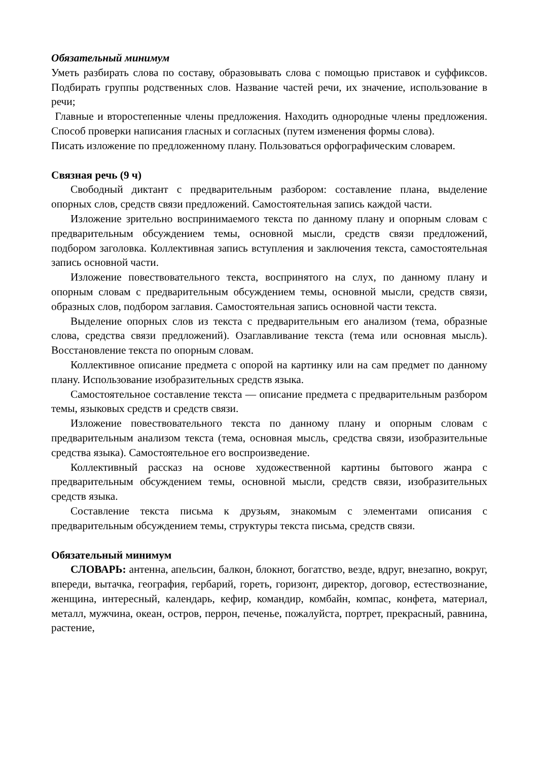Обязательный минимум
Уметь разбирать слова по составу, образовывать слова с помощью приставок и суффиксов. Подбирать группы родственных слов. Название частей речи, их значение, использование в речи;
Главные и второстепенные члены предложения. Находить однородные члены предложения. Способ проверки написания гласных и согласных (путем изменения формы слова).
Писать изложение по предложенному плану. Пользоваться орфографическим словарем.
Связная речь (9 ч)
Свободный диктант с предварительным разбором: составление плана, выделение опорных слов, средств связи предложений. Самостоятельная запись каждой части.
Изложение зрительно воспринимаемого текста по данному плану и опорным словам с предварительным обсуждением темы, основной мысли, средств связи предложений, подбором заголовка. Коллективная запись вступления и заключения текста, самостоятельная запись основной части.
Изложение повествовательного текста, воспринятого на слух, по данному плану и опорным словам с предварительным обсуждением темы, основной мысли, средств связи, образных слов, подбором заглавия. Самостоятельная запись основной части текста.
Выделение опорных слов из текста с предварительным его анализом (тема, образные слова, средства связи предложений). Озаглавливание текста (тема или основная мысль). Восстановление текста по опорным словам.
Коллективное описание предмета с опорой на картинку или на сам предмет по данному плану. Использование изобразительных средств языка.
Самостоятельное составление текста — описание предмета с предварительным разбором темы, языковых средств и средств связи.
Изложение повествовательного текста по данному плану и опорным словам с предварительным анализом текста (тема, основная мысль, средства связи, изобразительные средства языка). Самостоятельное его воспроизведение.
Коллективный рассказ на основе художественной картины бытового жанра с предварительным обсуждением темы, основной мысли, средств связи, изобразительных средств языка.
Составление текста письма к друзьям, знакомым с элементами описания с предварительным обсуждением темы, структуры текста письма, средств связи.
Обязательный минимум
СЛОВАРЬ: антенна, апельсин, балкон, блокнот, богатство, везде, вдруг, внезапно, вокруг, впереди, вытачка, география, гербарий, гореть, горизонт, директор, договор, естествознание, женщина, интересный, календарь, кефир, командир, комбайн, компас, конфета, материал, металл, мужчина, океан, остров, перрон, печенье, пожалуйста, портрет, прекрасный, равнина, растение,